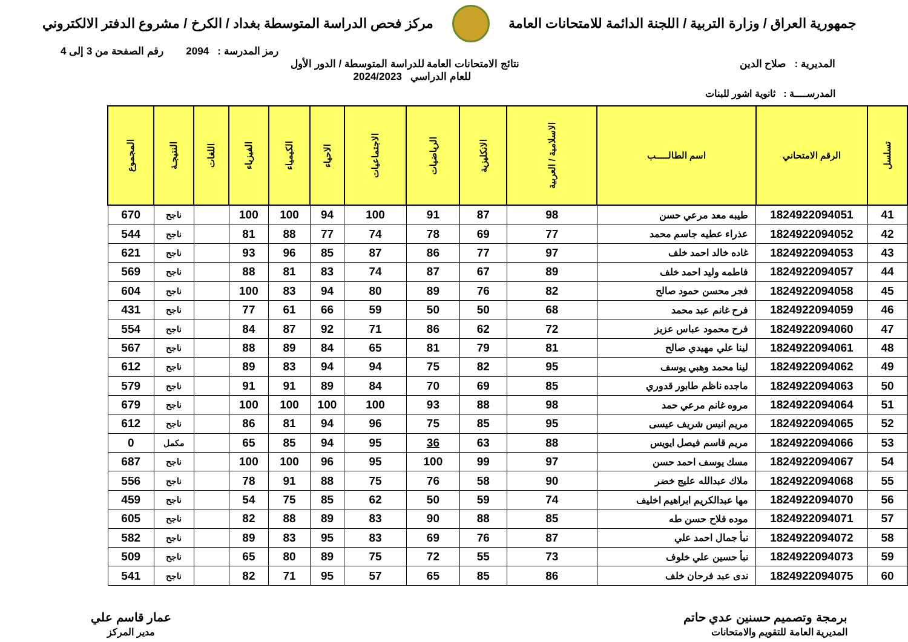جمهورية العراق / وزارة التربية / اللجنة الدائمة للامتحانات العامة
مركز فحص الدراسة المتوسطة بغداد / الكرخ / مشروع الدفتر الالكتروني
رمز المدرسة : 2094 رقم الصفحة من 3 إلى 4
المديرية : صلاح الدين نتائج الامتحانات العامة للدراسة المتوسطة / الدور الأول
للعام الدراسي 2024/2023
المدرســــة : ثانوية اشور للبنات
| تسلسل | الرقم الامتحاني | اسم الطالـــــب | الاسلامية / العربية | الانكليزية | الرياضيات | الاجتماعيات | الاحياء | الكيمياء | الفيزياء | اللغات | النتيجـة | المجموع |
| --- | --- | --- | --- | --- | --- | --- | --- | --- | --- | --- | --- | --- |
| 41 | 1824922094051 | طيبه معد مرعي حسن | 98 | 87 | 91 | 100 | 94 | 100 | 100 | | ناجح | 670 |
| 42 | 1824922094052 | عذراء عطيه جاسم محمد | 77 | 69 | 78 | 74 | 77 | 88 | 81 | | ناجح | 544 |
| 43 | 1824922094053 | غاده خالد احمد خلف | 97 | 77 | 86 | 87 | 85 | 96 | 93 | | ناجح | 621 |
| 44 | 1824922094057 | فاطمه وليد احمد خلف | 89 | 67 | 87 | 74 | 83 | 81 | 88 | | ناجح | 569 |
| 45 | 1824922094058 | فجر محسن حمود صالح | 82 | 76 | 89 | 80 | 94 | 83 | 100 | | ناجح | 604 |
| 46 | 1824922094059 | فرح غانم عبد محمد | 68 | 50 | 50 | 59 | 66 | 61 | 77 | | ناجح | 431 |
| 47 | 1824922094060 | فرح محمود عباس عزيز | 72 | 62 | 86 | 71 | 92 | 87 | 84 | | ناجح | 554 |
| 48 | 1824922094061 | لينا علي مهيدي صالح | 81 | 79 | 81 | 65 | 84 | 89 | 88 | | ناجح | 567 |
| 49 | 1824922094062 | لينا محمد وهبي يوسف | 95 | 82 | 75 | 94 | 94 | 83 | 89 | | ناجح | 612 |
| 50 | 1824922094063 | ماجده ناظم طابور قدوري | 85 | 69 | 70 | 84 | 89 | 91 | 91 | | ناجح | 579 |
| 51 | 1824922094064 | مروه غانم مرعي حمد | 98 | 88 | 93 | 100 | 100 | 100 | 100 | | ناجح | 679 |
| 52 | 1824922094065 | مريم انيس شريف عيسى | 95 | 85 | 75 | 96 | 94 | 81 | 86 | | ناجح | 612 |
| 53 | 1824922094066 | مريم قاسم فيصل ايويس | 88 | 63 | 36 | 95 | 94 | 85 | 65 | | مكمل | 0 |
| 54 | 1824922094067 | مسك يوسف احمد حسن | 97 | 99 | 100 | 95 | 96 | 100 | 100 | | ناجح | 687 |
| 55 | 1824922094068 | ملاك عبدالله عليج خضر | 90 | 58 | 76 | 75 | 88 | 91 | 78 | | ناجح | 556 |
| 56 | 1824922094070 | مها عبدالكريم ابراهيم اخليف | 74 | 59 | 50 | 62 | 85 | 75 | 54 | | ناجح | 459 |
| 57 | 1824922094071 | موده فلاح حسن طه | 85 | 88 | 90 | 83 | 89 | 88 | 82 | | ناجح | 605 |
| 58 | 1824922094072 | نبأ جمال احمد علي | 87 | 76 | 69 | 83 | 95 | 83 | 89 | | ناجح | 582 |
| 59 | 1824922094073 | نبأ حسين علي خلوف | 73 | 55 | 72 | 75 | 89 | 80 | 65 | | ناجح | 509 |
| 60 | 1824922094075 | ندى عبد فرحان خلف | 86 | 85 | 65 | 57 | 95 | 71 | 82 | | ناجح | 541 |
برمجة وتصميم حسنين عدي حاتم
المديرية العامة للتقويم والامتحانات
عمار قاسم علي
مدير المركز